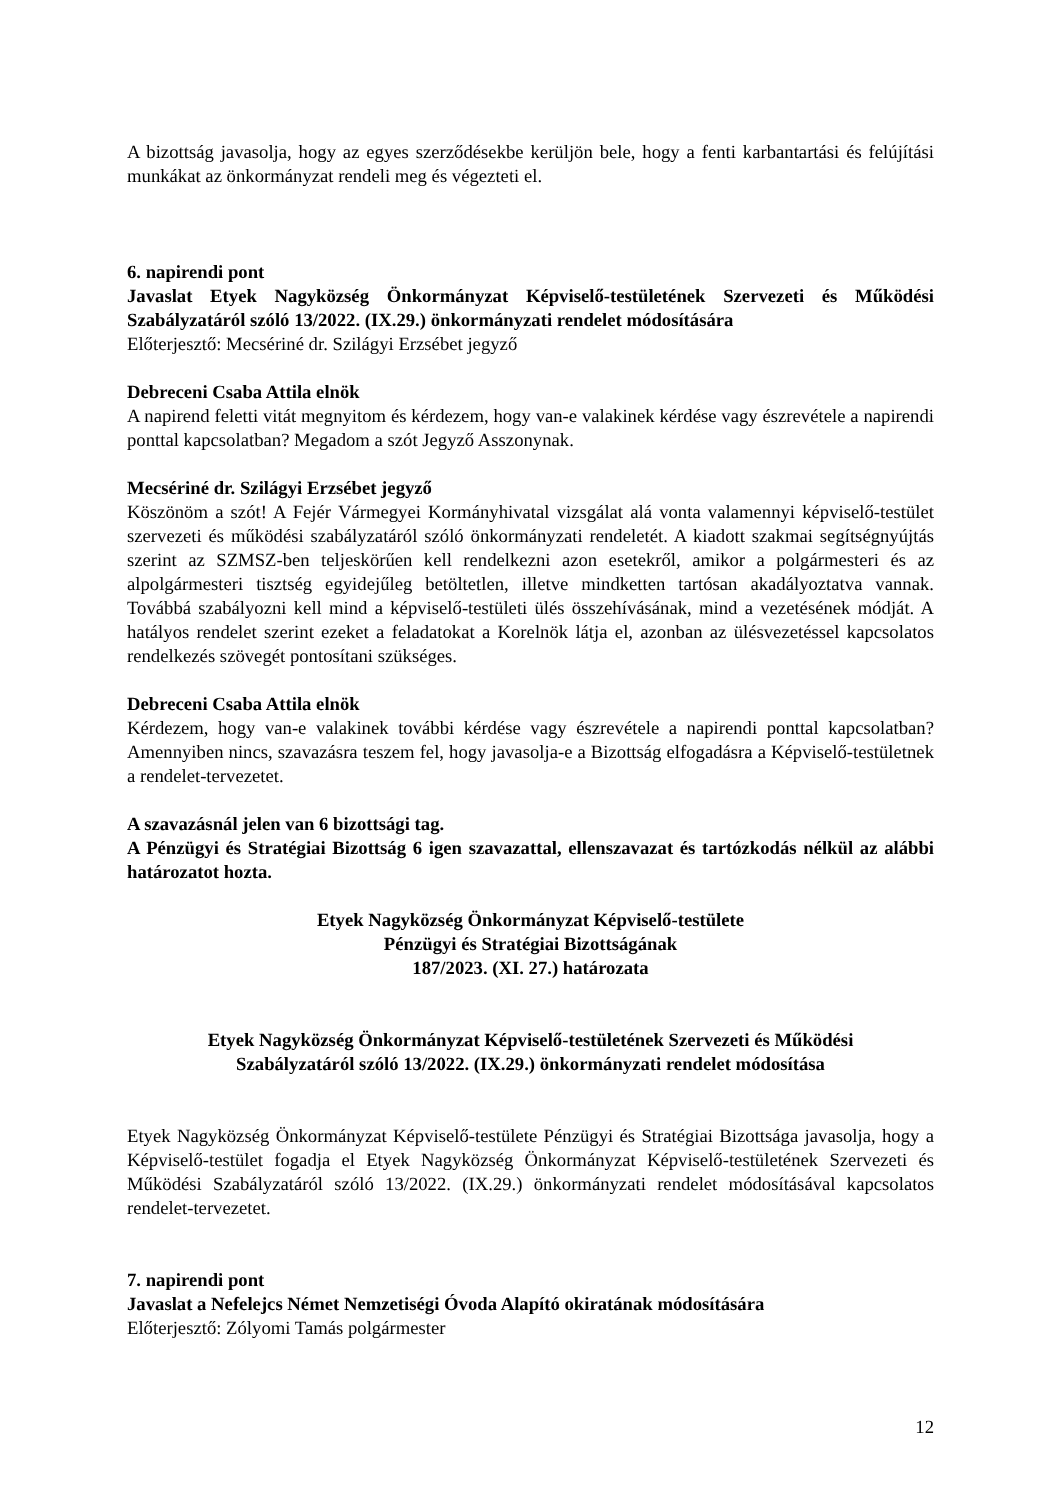A bizottság javasolja, hogy az egyes szerződésekbe kerüljön bele, hogy a fenti karbantartási és felújítási munkákat az önkormányzat rendeli meg és végezteti el.
6. napirendi pont
Javaslat Etyek Nagyközség Önkormányzat Képviselő-testületének Szervezeti és Működési Szabályzatáról szóló 13/2022. (IX.29.) önkormányzati rendelet módosítására
Előterjesztő: Mecsériné dr. Szilágyi Erzsébet jegyző
Debreceni Csaba Attila elnök
A napirend feletti vitát megnyitom és kérdezem, hogy van-e valakinek kérdése vagy észrevétele a napirendi ponttal kapcsolatban? Megadom a szót Jegyző Asszonynak.
Mecsériné dr. Szilágyi Erzsébet jegyző
Köszönöm a szót! A Fejér Vármegyei Kormányhivatal vizsgálat alá vonta valamennyi képviselő-testület szervezeti és működési szabályzatáról szóló önkormányzati rendeletét. A kiadott szakmai segítségnyújtás szerint az SZMSZ-ben teljeskörűen kell rendelkezni azon esetekről, amikor a polgármesteri és az alpolgármesteri tisztség egyidejűleg betöltetlen, illetve mindketten tartósan akadályoztatva vannak. Továbbá szabályozni kell mind a képviselő-testületi ülés összehívásának, mind a vezetésének módját. A hatályos rendelet szerint ezeket a feladatokat a Korelnök látja el, azonban az ülésvezetéssel kapcsolatos rendelkezés szövegét pontosítani szükséges.
Debreceni Csaba Attila elnök
Kérdezem, hogy van-e valakinek további kérdése vagy észrevétele a napirendi ponttal kapcsolatban? Amennyiben nincs, szavazásra teszem fel, hogy javasolja-e a Bizottság elfogadásra a Képviselő-testületnek a rendelet-tervezetet.
A szavazásnál jelen van 6 bizottsági tag.
A Pénzügyi és Stratégiai Bizottság 6 igen szavazattal, ellenszavazat és tartózkodás nélkül az alábbi határozatot hozta.
Etyek Nagyközség Önkormányzat Képviselő-testülete
Pénzügyi és Stratégiai Bizottságának
187/2023. (XI. 27.) határozata
Etyek Nagyközség Önkormányzat Képviselő-testületének Szervezeti és Működési
Szabályzatáról szóló 13/2022. (IX.29.) önkormányzati rendelet módosítása
Etyek Nagyközség Önkormányzat Képviselő-testülete Pénzügyi és Stratégiai Bizottsága javasolja, hogy a Képviselő-testület fogadja el Etyek Nagyközség Önkormányzat Képviselő-testületének Szervezeti és Működési Szabályzatáról szóló 13/2022. (IX.29.) önkormányzati rendelet módosításával kapcsolatos rendelet-tervezetet.
7. napirendi pont
Javaslat a Nefelejcs Német Nemzetiségi Óvoda Alapító okiratának módosítására
Előterjesztő: Zólyomi Tamás polgármester
12